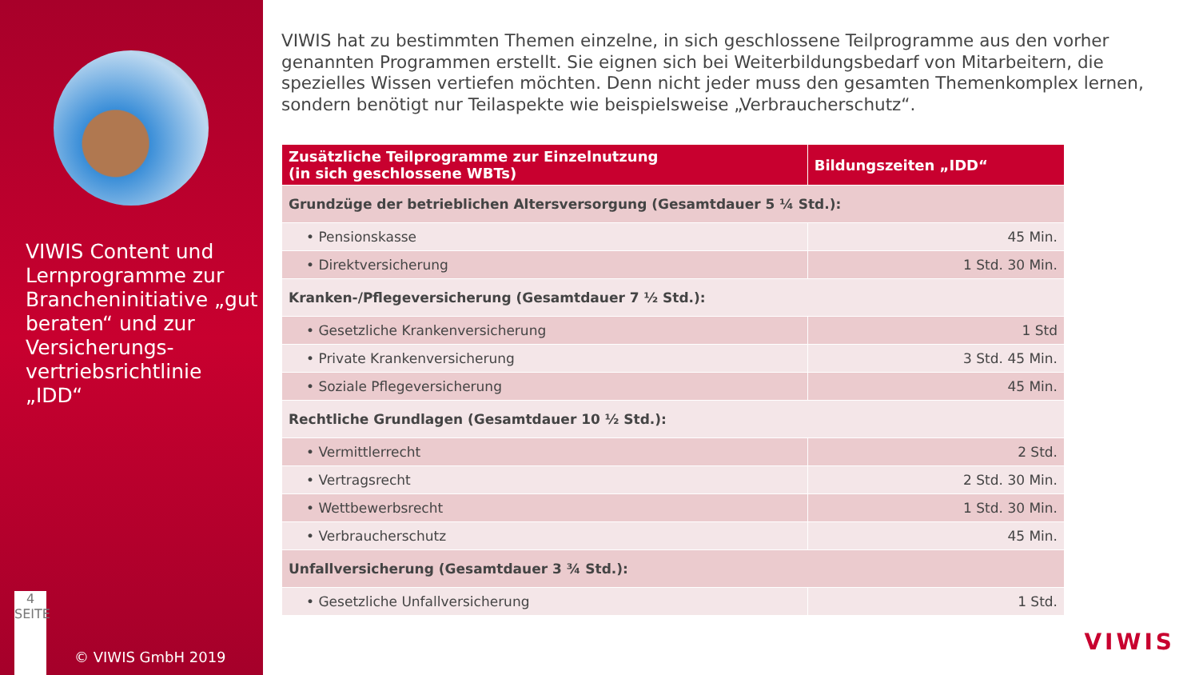VIWIS Content und Lernprogramme zur Brancheninitiative „gut beraten“ und zur Versicherungs-vertriebsrichtlinie „IDD“
4
SEITE
© VIWIS GmbH 2019
VIWIS hat zu bestimmten Themen einzelne, in sich geschlossene Teilprogramme aus den vorher genannten Programmen erstellt. Sie eignen sich bei Weiterbildungsbedarf von Mitarbeitern, die spezielles Wissen vertiefen möchten. Denn nicht jeder muss den gesamten Themenkomplex lernen, sondern benötigt nur Teilaspekte wie beispielsweise „Verbraucherschutz“.
| Zusätzliche Teilprogramme zur Einzelnutzung (in sich geschlossene WBTs) | Bildungszeiten „IDD“ |
| --- | --- |
| Grundzüge der betrieblichen Altersversorgung (Gesamtdauer 5 ¼ Std.): | |
| • Pensionskasse | 45 Min. |
| • Direktversicherung | 1 Std. 30 Min. |
| Kranken-/Pflegeversicherung (Gesamtdauer 7 ½ Std.): | |
| • Gesetzliche Krankenversicherung | 1 Std |
| • Private Krankenversicherung | 3 Std. 45 Min. |
| • Soziale Pflegeversicherung | 45 Min. |
| Rechtliche Grundlagen (Gesamtdauer 10 ½ Std.): | |
| • Vermittlerrecht | 2 Std. |
| • Vertragsrecht | 2 Std. 30 Min. |
| • Wettbewerbsrecht | 1 Std. 30 Min. |
| • Verbraucherschutz | 45 Min. |
| Unfallversicherung (Gesamtdauer 3 ¾ Std.): | |
| • Gesetzliche Unfallversicherung | 1 Std. |
VIWIS